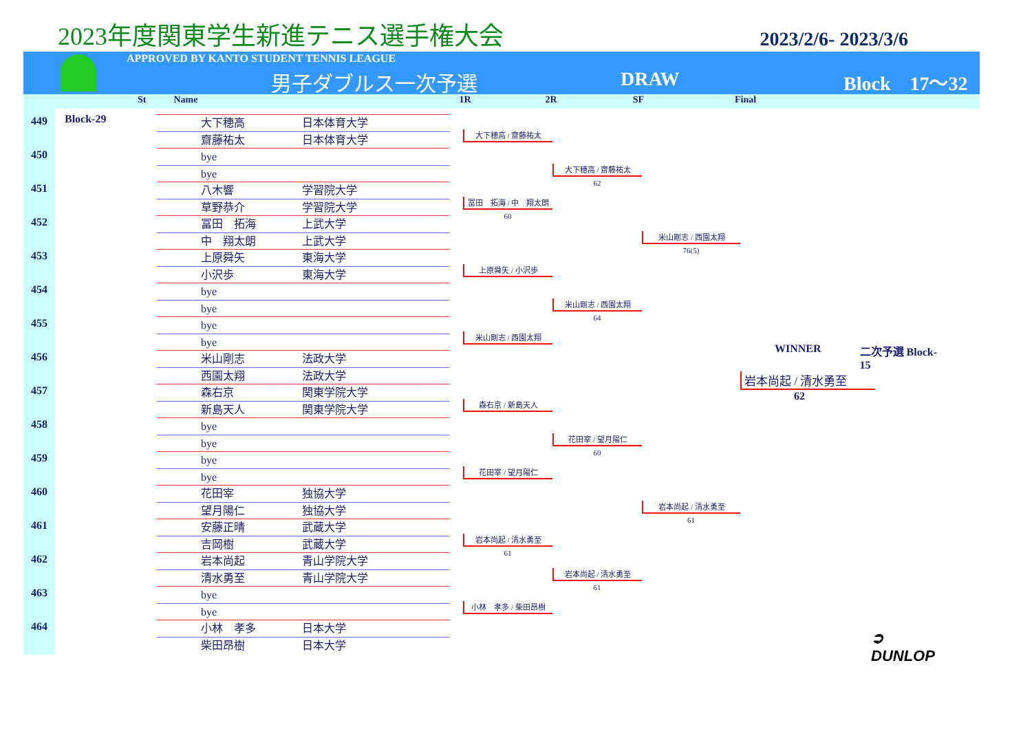2023年度関東学生新進テニス選手権大会
2023/2/6- 2023/3/6
APPROVED BY KANTO STUDENT TENNIS LEAGUE
男子ダブルス一次予選 DRAW Block　17～32
St Name 1R 2R SF Final
449
450
451
452
453
454
455
456
457
458
459
460
461
462
463
464
Block-29
| | 大下穂高 | 日本体育大学 |
| | 齋藤祐太 | 日本体育大学 |
| | bye | |
| | bye | |
| | 八木響 | 学習院大学 |
| | 草野恭介 | 学習院大学 |
| | 冨田 拓海 | 上武大学 |
| | 中 翔太朗 | 上武大学 |
| | 上原舜矢 | 東海大学 |
| | 小沢歩 | 東海大学 |
| | bye | |
| | bye | |
| | bye | |
| | bye | |
| | 米山剛志 | 法政大学 |
| | 西園太翔 | 法政大学 |
| | 森右京 | 関東学院大学 |
| | 新島天人 | 関東学院大学 |
| | bye | |
| | bye | |
| | bye | |
| | bye | |
| | 花田宰 | 独協大学 |
| | 望月陽仁 | 独協大学 |
| | 安藤正晴 | 武蔵大学 |
| | 吉岡樹 | 武蔵大学 |
| | 岩本尚起 | 青山学院大学 |
| | 清水勇至 | 青山学院大学 |
| | bye | |
| | bye | |
| | 小林 孝多 | 日本大学 |
| | 柴田昂樹 | 日本大学 |
大下穂高 / 齋藤祐太
冨田　拓海 / 中　翔太朗
60
上原舜矢 / 小沢歩
米山剛志 / 西園太翔
森右京 / 新島天人
花田宰 / 望月陽仁
岩本尚起 / 清水勇至
61
小林　孝多 / 柴田昂樹
大下穂高 / 齋藤祐太
62
米山剛志 / 西園太翔
64
花田宰 / 望月陽仁
60
岩本尚起 / 清水勇至
61
米山剛志 / 西園太翔
76(5)
岩本尚起 / 清水勇至
61
WINNER 二次予選 Block-15
岩本尚起 / 清水勇至
62
➲ DUNLOP